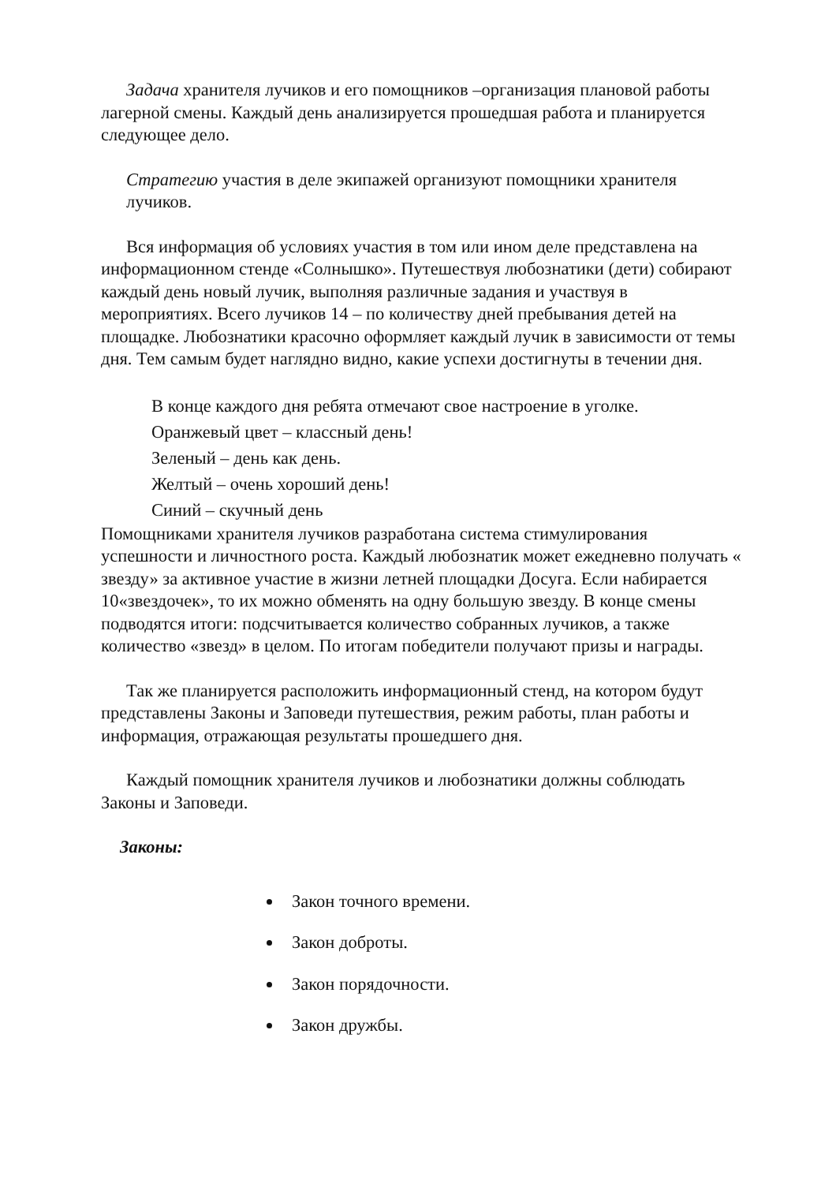Задача хранителя лучиков и его помощников –организация плановой работы лагерной смены. Каждый день анализируется прошедшая работа и планируется следующее дело.
Стратегию участия в деле экипажей организуют помощники хранителя лучиков.
Вся информация об условиях участия в том или ином деле представлена на информационном стенде «Солнышко». Путешествуя любознатики (дети) собирают каждый день новый лучик, выполняя различные задания и участвуя в мероприятиях. Всего лучиков 14 – по количеству дней пребывания детей на площадке. Любознатики красочно оформляет каждый лучик в зависимости от темы дня. Тем самым будет наглядно видно, какие успехи достигнуты в течении дня.
В конце каждого дня ребята отмечают свое настроение в уголке.
Оранжевый цвет – классный день!
Зеленый – день как день.
Желтый – очень хороший день!
Синий – скучный день
Помощниками хранителя лучиков разработана система стимулирования успешности и личностного роста. Каждый любознатик может ежедневно получать « звезду» за активное участие в жизни летней площадки Досуга. Если набирается 10«звездочек», то их можно обменять на одну большую звезду. В конце смены подводятся итоги: подсчитывается количество собранных лучиков, а также количество «звезд» в целом. По итогам победители получают призы и награды.
Так же планируется расположить информационный стенд, на котором будут представлены Законы и Заповеди путешествия, режим работы, план работы и информация, отражающая результаты прошедшего дня.
Каждый помощник хранителя лучиков и любознатики должны соблюдать Законы и Заповеди.
Законы:
Закон точного времени.
Закон доброты.
Закон порядочности.
Закон дружбы.